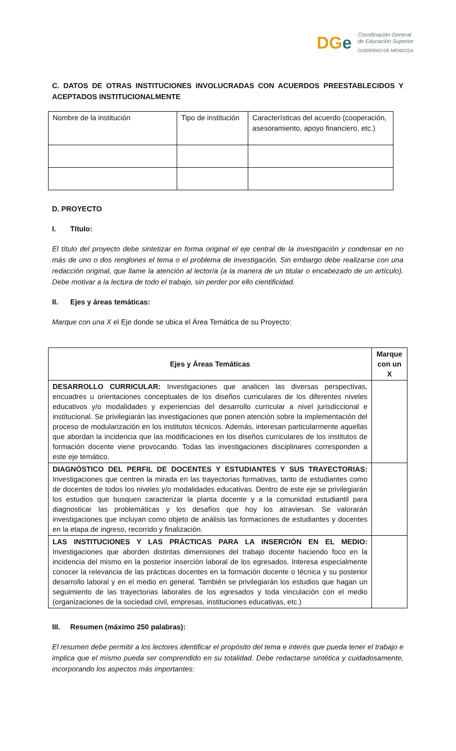DGe
Coordinación General
de Educación Superior
GOBIERNO DE MENDOZA
C. DATOS DE OTRAS INSTITUCIONES INVOLUCRADAS CON ACUERDOS PREESTABLECIDOS Y ACEPTADOS INSTITUCIONALMENTE
| Nombre de la institución | Tipo de institución | Características del acuerdo (cooperación, asesoramiento, apoyo financiero, etc.) |
| --- | --- | --- |
D. PROYECTO
I. Título:
El título del proyecto debe sintetizar en forma original el eje central de la investigación y condensar en no más de uno o dos renglones el tema o el problema de investigación. Sin embargo debe realizarse con una redacción original, que llame la atención al lector/a (a la manera de un titular o encabezado de un artículo). Debe motivar a la lectura de todo el trabajo, sin perder por ello cientificidad.
II. Ejes y áreas temáticas:
Marque con una X el Eje donde se ubica el Área Temática de su Proyecto:
| Ejes y Áreas Temáticas | Marque con un X |
| --- | --- |
| DESARROLLO CURRICULAR: Investigaciones que analicen las diversas perspectivas, encuadres u orientaciones conceptuales de los diseños curriculares de los diferentes niveles educativos y/o modalidades y experiencias del desarrollo curricular a nivel jurisdiccional e institucional. Se privilegiarán las investigaciones que ponen atención sobre la implementación del proceso de modularización en los institutos técnicos. Además, interesan particularmente aquellas que abordan la incidencia que las modificaciones en los diseños curriculares de los institutos de formación docente viene provocando. Todas las investigaciones disciplinares corresponden a este eje temático. | |
| DIAGNÓSTICO DEL PERFIL DE DOCENTES Y ESTUDIANTES Y SUS TRAYECTORIAS: Investigaciones que centren la mirada en las trayectorias formativas, tanto de estudiantes como de docentes de todos los niveles y/o modalidades educativas. Dentro de este eje se privilegiarán los estudios que busquen caracterizar la planta docente y a la comunidad estudiantil para diagnosticar las problemáticas y los desafíos que hoy los atraviesan. Se valorarán investigaciones que incluyan como objeto de análisis las formaciones de estudiantes y docentes en la etapa de ingreso, recorrido y finalización. | |
| LAS INSTITUCIONES Y LAS PRÁCTICAS PARA LA INSERCIÓN EN EL MEDIO: Investigaciones que aborden distintas dimensiones del trabajo docente haciendo foco en la incidencia del mismo en la posterior inserción laboral de los egresados. Interesa especialmente conocer la relevancia de las prácticas docentes en la formación docente o técnica y su posterior desarrollo laboral y en el medio en general. También se privilegiarán los estudios que hagan un seguimiento de las trayectorias laborales de los egresados y toda vinculación con el medio (organizaciones de la sociedad civil, empresas, instituciones educativas, etc.) | |
III. Resumen (máximo 250 palabras):
El resumen debe permitir a los lectores identificar el propósito del tema e interés que pueda tener el trabajo e implica que el mismo pueda ser comprendido en su totalidad. Debe redactarse sintética y cuidadosamente, incorporando los aspectos más importantes: